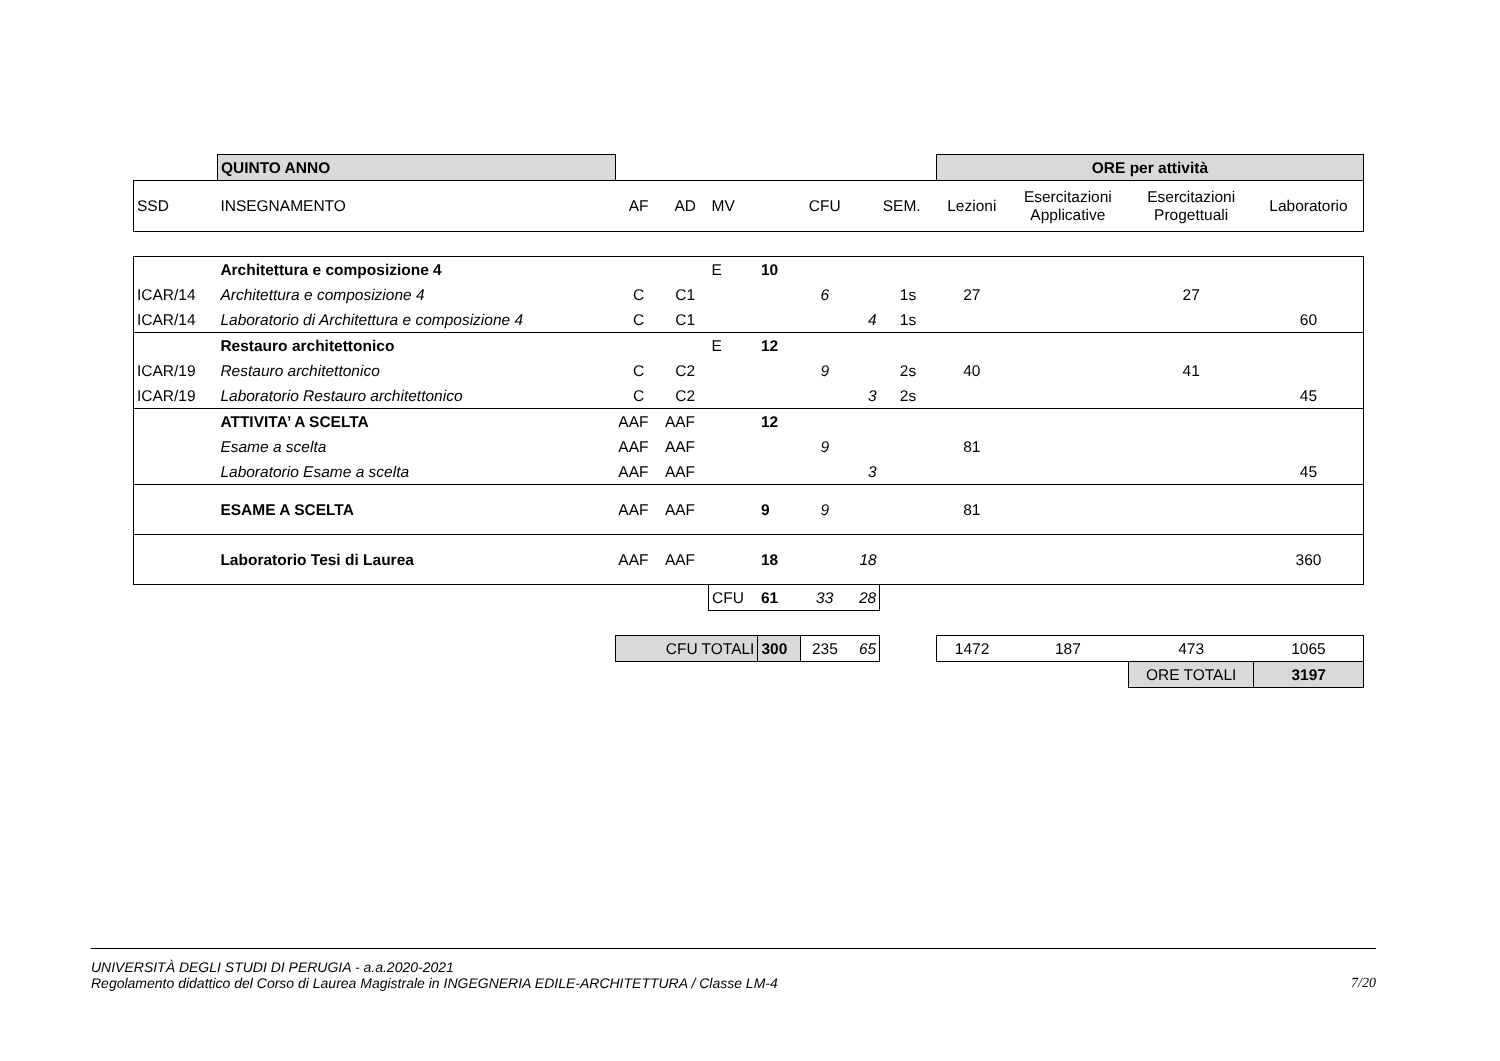| | QUINTO ANNO | | | | | | | | ORE per attività | | | |
| SSD | INSEGNAMENTO | AF | AD | MV | | CFU | | SEM. | Lezioni | Esercitazioni Applicative | Esercitazioni Progettuali | Laboratorio |
| | Architettura e composizione 4 | | | E | 10 | | | | | | | |
| ICAR/14 | Architettura e composizione 4 | C | C1 | | | 6 | | 1s | 27 | | 27 | |
| ICAR/14 | Laboratorio di Architettura e composizione 4 | C | C1 | | | | 4 | 1s | | | | 60 |
| | Restauro architettonico | | | E | 12 | | | | | | | |
| ICAR/19 | Restauro architettonico | C | C2 | | | 9 | | 2s | 40 | | 41 | |
| ICAR/19 | Laboratorio Restauro architettonico | C | C2 | | | | 3 | 2s | | | | 45 |
| | ATTIVITA’ A SCELTA | AAF | AAF | | 12 | | | | | | | |
| | Esame a scelta | AAF | AAF | | | 9 | | | 81 | | | |
| | Laboratorio Esame a scelta | AAF | AAF | | | | 3 | | | | | 45 |
| | ESAME A SCELTA | AAF | AAF | | 9 | 9 | | | 81 | | | |
| | Laboratorio Tesi di Laurea | AAF | AAF | | 18 | | 18 | | | | | 360 |
| | | | | CFU | 61 | 33 | 28 | | | | | |
| | | CFU TOTALI | | | 300 | 235 | 65 | | 1472 | 187 | 473 | 1065 |
| | | | | | | | | | | | ORE TOTALI | 3197 |
UNIVERSITÀ DEGLI STUDI DI PERUGIA - a.a.2020-2021
Regolamento didattico del Corso di Laurea Magistrale in INGEGNERIA EDILE-ARCHITETTURA / Classe LM-4
7/20